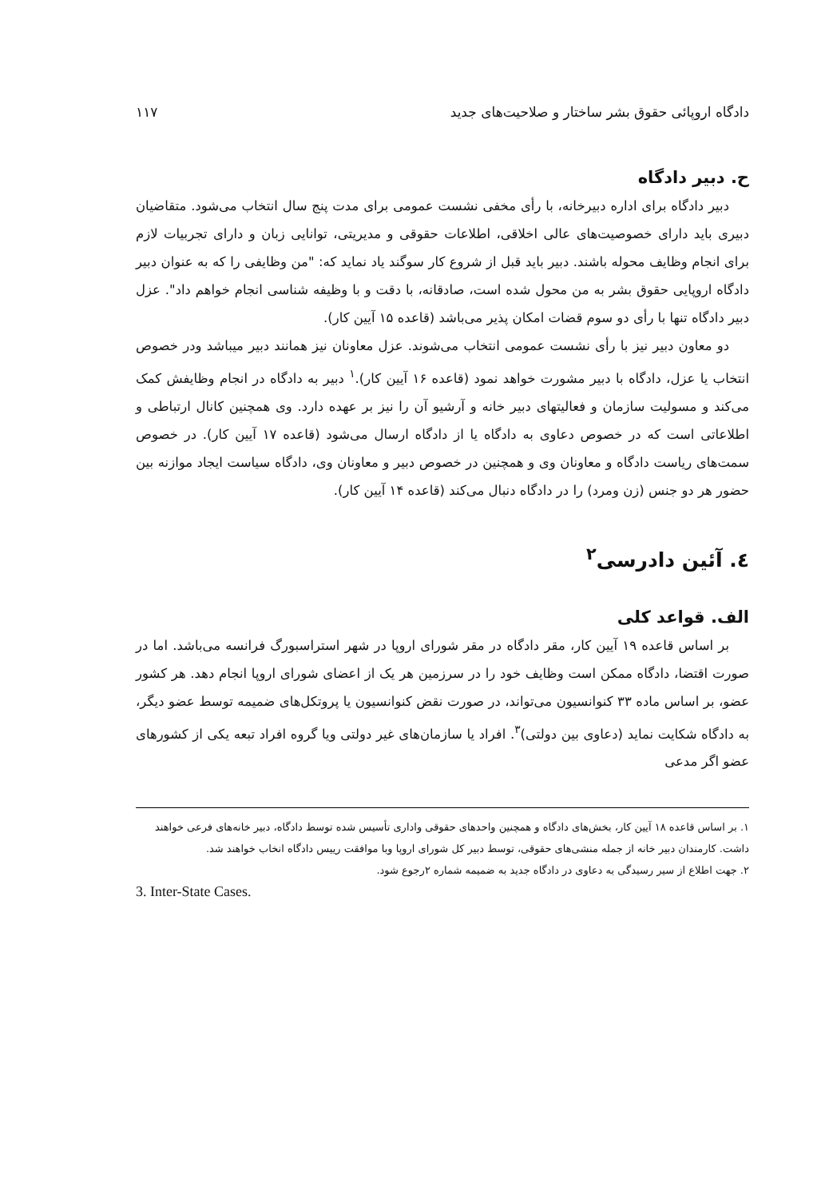دادگاه اروپائی حقوق بشر ساختار و صلاحیت‌های جدید ۱۱۷
ح. دبیر دادگاه
دبیر دادگاه برای اداره دبیرخانه، با رأی مخفی نشست عمومی برای مدت پنج سال انتخاب می‌شود. متقاضیان دبیری باید دارای خصوصیت‌های عالی اخلاقی، اطلاعات حقوقی و مدیریتی، توانایی زبان و دارای تجربیات لازم برای انجام وظایف محوله باشند. دبیر باید قبل از شروع کار سوگند یاد نماید که: "من وظایفی را که به عنوان دبیر دادگاه اروپایی حقوق بشر به من محول شده است، صادقانه، با دقت و با وظیفه شناسی انجام خواهم داد". عزل دبیر دادگاه تنها با رأی دو سوم قضات امکان پذیر می‌باشد (قاعده ۱۵ آیین کار).
دو معاون دبیر نیز با رأی نشست عمومی انتخاب می‌شوند. عزل معاونان نیز همانند دبیر میباشد ودر خصوص انتخاب یا عزل، دادگاه با دبیر مشورت خواهد نمود (قاعده ۱۶ آیین کار).<sup>۱</sup> دبیر به دادگاه در انجام وظایفش کمک می‌کند و مسولیت سازمان و فعالیتهای دبیر خانه و آرشیو آن را نیز بر عهده دارد. وی همچنین کانال ارتباطی و اطلاعاتی است که در خصوص دعاوی به دادگاه یا از دادگاه ارسال می‌شود (قاعده ۱۷ آیین کار). در خصوص سمت‌های ریاست دادگاه و معاونان وی و همچنین در خصوص دبیر و معاونان وی، دادگاه سیاست ایجاد موازنه بین حضور هر دو جنس (زن ومرد) را در دادگاه دنبال می‌کند (قاعده ۱۴ آیین کار).
٤. آئین دادرسی<sup>۲</sup>
الف. قواعد کلی
بر اساس قاعده ۱۹ آیین کار، مقر دادگاه در مقر شورای اروپا در شهر استراسبورگ فرانسه می‌باشد. اما در صورت اقتضا، دادگاه ممکن است وظایف خود را در سرزمین هر یک از اعضای شورای اروپا انجام دهد. هر کشور عضو، بر اساس ماده ۳۳ کنوانسیون می‌تواند، در صورت نقض کنوانسیون یا پروتکل‌های ضمیمه توسط عضو دیگر، به دادگاه شکایت نماید (دعاوی بین دولتی)<sup>۳</sup>. افراد یا سازمان‌های غیر دولتی ویا گروه افراد تبعه یکی از کشورهای عضو اگر مدعی
۱. بر اساس قاعده ۱۸ آیین کار، بخش‌های دادگاه و همچنین واحدهای حقوقی واداری تأسیس شده توسط دادگاه، دبیر خانه‌های فرعی خواهند داشت. کارمندان دبیر خانه از جمله منشی‌های حقوقی، توسط دبیر کل شورای اروپا وبا موافقت رییس دادگاه انخاب خواهند شد.
۲. جهت اطلاع از سیر رسیدگی به دعاوی در دادگاه جدید به ضمیمه شماره ۲رجوع شود.
3. Inter-State Cases.